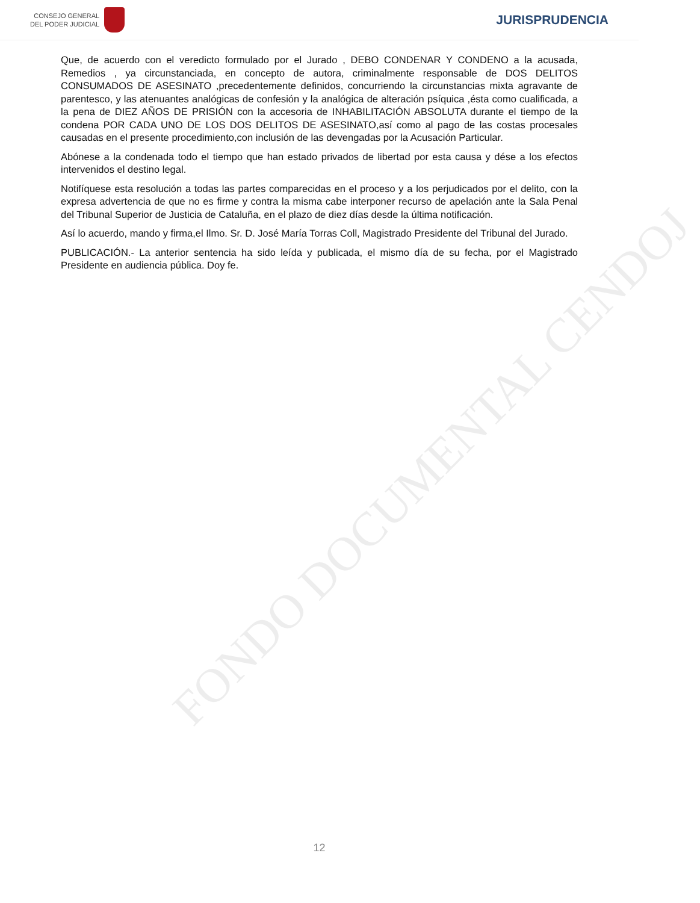CONSEJO GENERAL
DEL PODER JUDICIAL
JURISPRUDENCIA
Que, de acuerdo con el veredicto formulado por el Jurado , DEBO CONDENAR Y CONDENO a la acusada, Remedios , ya circunstanciada, en concepto de autora, criminalmente responsable de DOS DELITOS CONSUMADOS DE ASESINATO ,precedentemente definidos, concurriendo la circunstancias mixta agravante de parentesco, y las atenuantes analógicas de confesión y la analógica de alteración psíquica ,ésta como cualificada, a la pena de DIEZ AÑOS DE PRISIÓN con la accesoria de INHABILITACIÓN ABSOLUTA durante el tiempo de la condena POR CADA UNO DE LOS DOS DELITOS DE ASESINATO,así como al pago de las costas procesales causadas en el presente procedimiento,con inclusión de las devengadas por la Acusación Particular.
Abónese a la condenada todo el tiempo que han estado privados de libertad por esta causa y dése a los efectos intervenidos el destino legal.
Notifíquese esta resolución a todas las partes comparecidas en el proceso y a los perjudicados por el delito, con la expresa advertencia de que no es firme y contra la misma cabe interponer recurso de apelación ante la Sala Penal del Tribunal Superior de Justicia de Cataluña, en el plazo de diez días desde la última notificación.
Así lo acuerdo, mando y firma,el Ilmo. Sr. D. José María Torras Coll, Magistrado Presidente del Tribunal del Jurado.
PUBLICACIÓN.- La anterior sentencia ha sido leída y publicada, el mismo día de su fecha, por el Magistrado Presidente en audiencia pública. Doy fe.
FONDO DOCUMENTAL CENDOJ
12